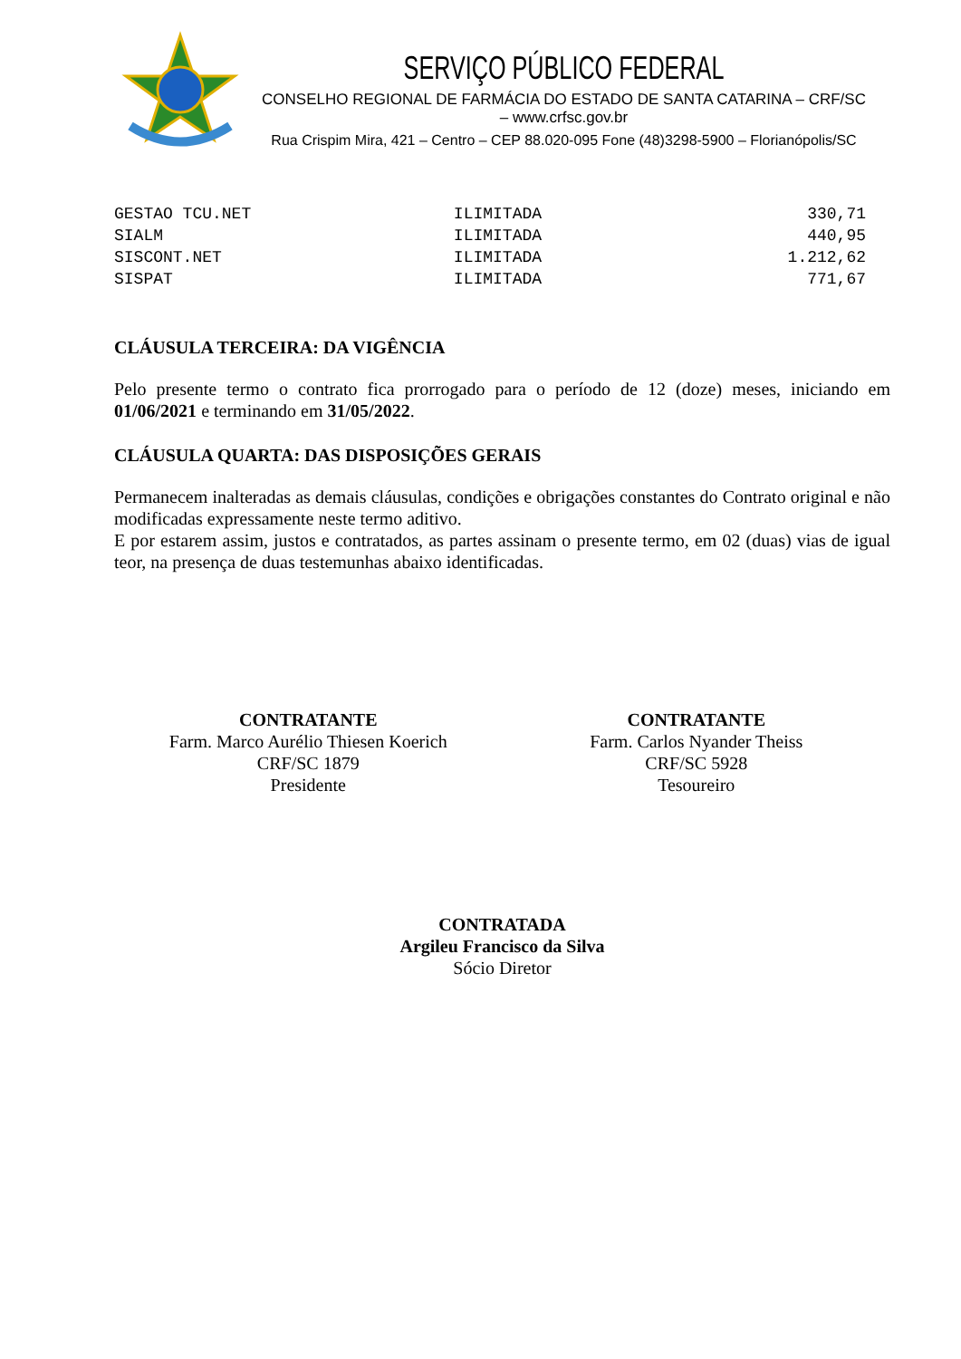SERVIÇO PÚBLICO FEDERAL
CONSELHO REGIONAL DE FARMÁCIA DO ESTADO DE SANTA CATARINA – CRF/SC – www.crfsc.gov.br
Rua Crispim Mira, 421 – Centro – CEP 88.020-095 Fone (48)3298-5900 – Florianópolis/SC
| GESTAO TCU.NET | ILIMITADA | 330,71 |
| SIALM | ILIMITADA | 440,95 |
| SISCONT.NET | ILIMITADA | 1.212,62 |
| SISPAT | ILIMITADA | 771,67 |
CLÁUSULA TERCEIRA: DA VIGÊNCIA
Pelo presente termo o contrato fica prorrogado para o período de 12 (doze) meses, iniciando em 01/06/2021 e terminando em 31/05/2022.
CLÁUSULA QUARTA: DAS DISPOSIÇÕES GERAIS
Permanecem inalteradas as demais cláusulas, condições e obrigações constantes do Contrato original e não modificadas expressamente neste termo aditivo.
E por estarem assim, justos e contratados, as partes assinam o presente termo, em 02 (duas) vias de igual teor, na presença de duas testemunhas abaixo identificadas.
CONTRATANTE
Farm. Marco Aurélio Thiesen Koerich
CRF/SC 1879
Presidente
CONTRATANTE
Farm. Carlos Nyander Theiss
CRF/SC 5928
Tesoureiro
CONTRATADA
Argileu Francisco da Silva
Sócio Diretor